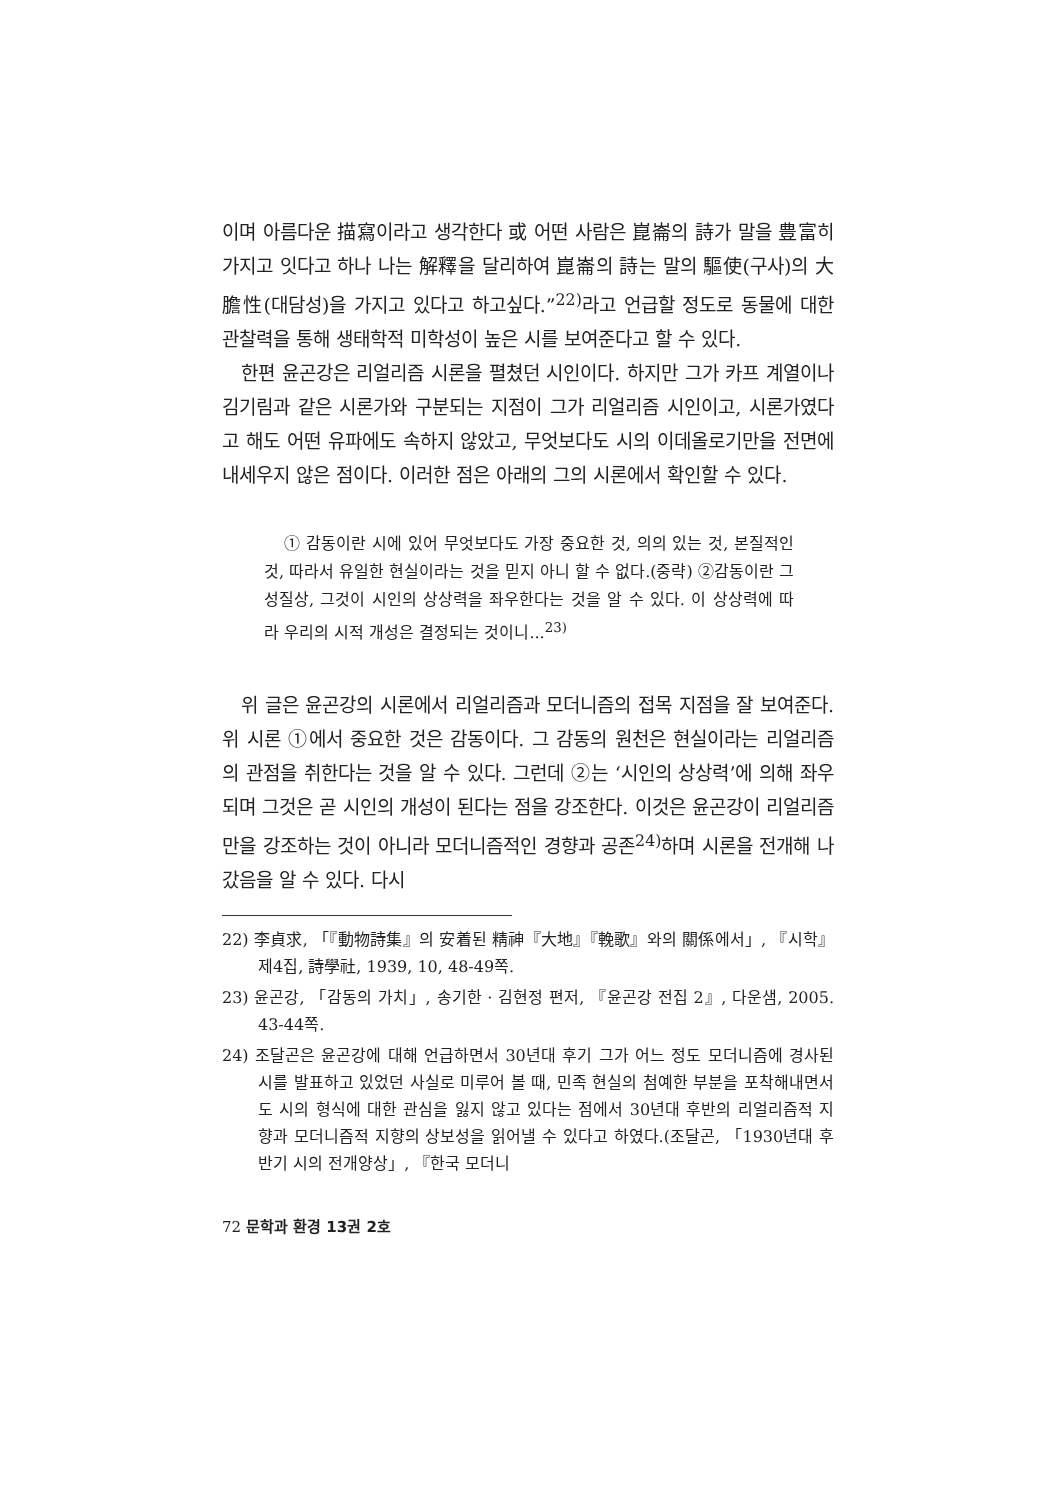이며 아름다운 描寫이라고 생각한다 或 어떤 사람은 崑崙의 詩가 말을 豊富히 가지고 잇다고 하나 나는 解釋을 달리하여 崑崙의 詩는 말의 驅使(구사)의 大膽性(대담성)을 가지고 있다고 하고싶다.”<sup>22)</sup>라고 언급할 정도로 동물에 대한 관찰력을 통해 생태학적 미학성이 높은 시를 보여준다고 할 수 있다.
한편 윤곤강은 리얼리즘 시론을 펼쳤던 시인이다. 하지만 그가 카프 계열이나 김기림과 같은 시론가와 구분되는 지점이 그가 리얼리즘 시인이고, 시론가였다고 해도 어떤 유파에도 속하지 않았고, 무엇보다도 시의 이데올로기만을 전면에 내세우지 않은 점이다. 이러한 점은 아래의 그의 시론에서 확인할 수 있다.
① 감동이란 시에 있어 무엇보다도 가장 중요한 것, 의의 있는 것, 본질적인 것, 따라서 유일한 현실이라는 것을 믿지 아니 할 수 없다.(중략) ②감동이란 그 성질상, 그것이 시인의 상상력을 좌우한다는 것을 알 수 있다. 이 상상력에 따라 우리의 시적 개성은 결정되는 것이니...<sup>23)</sup>
위 글은 윤곤강의 시론에서 리얼리즘과 모더니즘의 접목 지점을 잘 보여준다. 위 시론 ①에서 중요한 것은 감동이다. 그 감동의 원천은 현실이라는 리얼리즘의 관점을 취한다는 것을 알 수 있다. 그런데 ②는 ‘시인의 상상력’에 의해 좌우되며 그것은 곧 시인의 개성이 된다는 점을 강조한다. 이것은 윤곤강이 리얼리즘만을 강조하는 것이 아니라 모더니즘적인 경향과 공존<sup>24)</sup>하며 시론을 전개해 나갔음을 알 수 있다. 다시
22) 李貞求, 「『動物詩集』의 安着된 精神『大地』『輓歌』와의 關係에서」, 『시학』 제4집, 詩學社, 1939, 10, 48-49쪽.
23) 윤곤강, 「감동의 가치」, 송기한 · 김현정 편저, 『윤곤강 전집 2』, 다운샘, 2005. 43-44쪽.
24) 조달곤은 윤곤강에 대해 언급하면서 30년대 후기 그가 어느 정도 모더니즘에 경사된 시를 발표하고 있었던 사실로 미루어 볼 때, 민족 현실의 첨예한 부분을 포착해내면서도 시의 형식에 대한 관심을 잃지 않고 있다는 점에서 30년대 후반의 리얼리즘적 지향과 모더니즘적 지향의 상보성을 읽어낼 수 있다고 하였다.(조달곤, 「1930년대 후반기 시의 전개양상」, 『한국 모더니
72 문학과 환경 13권 2호